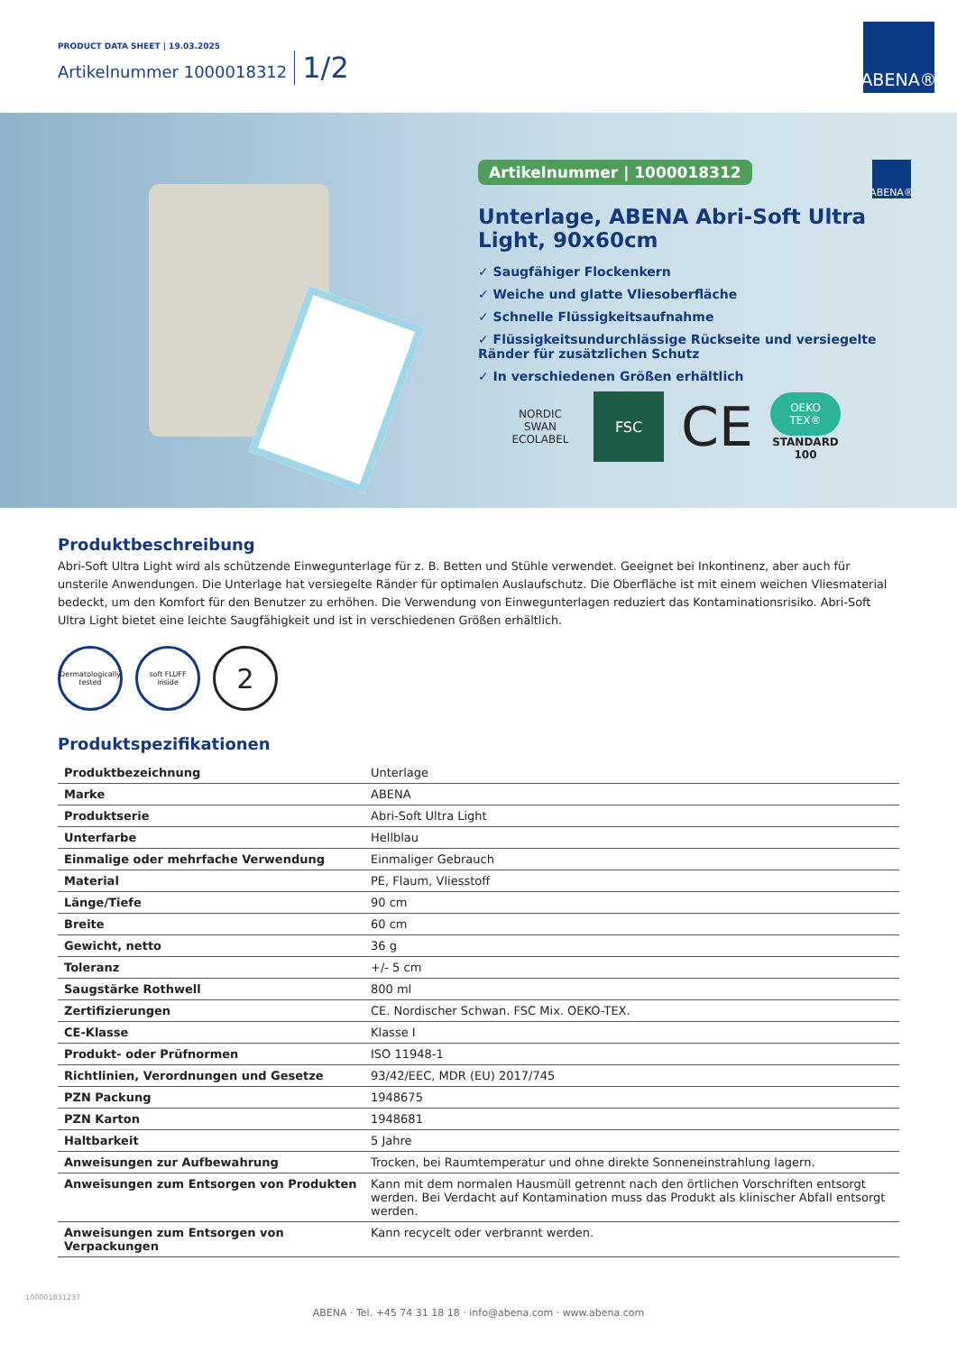PRODUCT DATA SHEET | 19.03.2025
Artikelnummer 1000018312 1/2
ABENA®
ABENA®
Artikelnummer | 1000018312
Unterlage, ABENA Abri-Soft Ultra Light, 90x60cm
✓ Saugfähiger Flockenkern
✓ Weiche und glatte Vliesoberfläche
✓ Schnelle Flüssigkeitsaufnahme
✓ Flüssigkeitsundurchlässige Rückseite und versiegelte Ränder für zusätzlichen Schutz
✓ In verschiedenen Größen erhältlich
NORDIC SWAN ECOLABEL
FSC
CE
OEKO TEX®
STANDARD 100
Produktbeschreibung
Abri-Soft Ultra Light wird als schützende Einwegunterlage für z. B. Betten und Stühle verwendet. Geeignet bei Inkontinenz, aber auch für unsterile Anwendungen. Die Unterlage hat versiegelte Ränder für optimalen Auslaufschutz. Die Oberfläche ist mit einem weichen Vliesmaterial bedeckt, um den Komfort für den Benutzer zu erhöhen. Die Verwendung von Einwegunterlagen reduziert das Kontaminationsrisiko. Abri-Soft Ultra Light bietet eine leichte Saugfähigkeit und ist in verschiedenen Größen erhältlich.
Dermatologically tested
soft FLUFF inside
2
Produktspezifikationen
| Produktbezeichnung | Unterlage |
| Marke | ABENA |
| Produktserie | Abri-Soft Ultra Light |
| Unterfarbe | Hellblau |
| Einmalige oder mehrfache Verwendung | Einmaliger Gebrauch |
| Material | PE, Flaum, Vliesstoff |
| Länge/Tiefe | 90 cm |
| Breite | 60 cm |
| Gewicht, netto | 36 g |
| Toleranz | +/- 5 cm |
| Saugstärke Rothwell | 800 ml |
| Zertifizierungen | CE. Nordischer Schwan. FSC Mix. OEKO-TEX. |
| CE-Klasse | Klasse I |
| Produkt- oder Prüfnormen | ISO 11948-1 |
| Richtlinien, Verordnungen und Gesetze | 93/42/EEC, MDR (EU) 2017/745 |
| PZN Packung | 1948675 |
| PZN Karton | 1948681 |
| Haltbarkeit | 5 Jahre |
| Anweisungen zur Aufbewahrung | Trocken, bei Raumtemperatur und ohne direkte Sonneneinstrahlung lagern. |
| Anweisungen zum Entsorgen von Produkten | Kann mit dem normalen Hausmüll getrennt nach den örtlichen Vorschriften entsorgt werden. Bei Verdacht auf Kontamination muss das Produkt als klinischer Abfall entsorgt werden. |
| Anweisungen zum Entsorgen von Verpackungen | Kann recycelt oder verbrannt werden. |
100001831237
ABENA · Tel. +45 74 31 18 18 · info@abena.com · www.abena.com